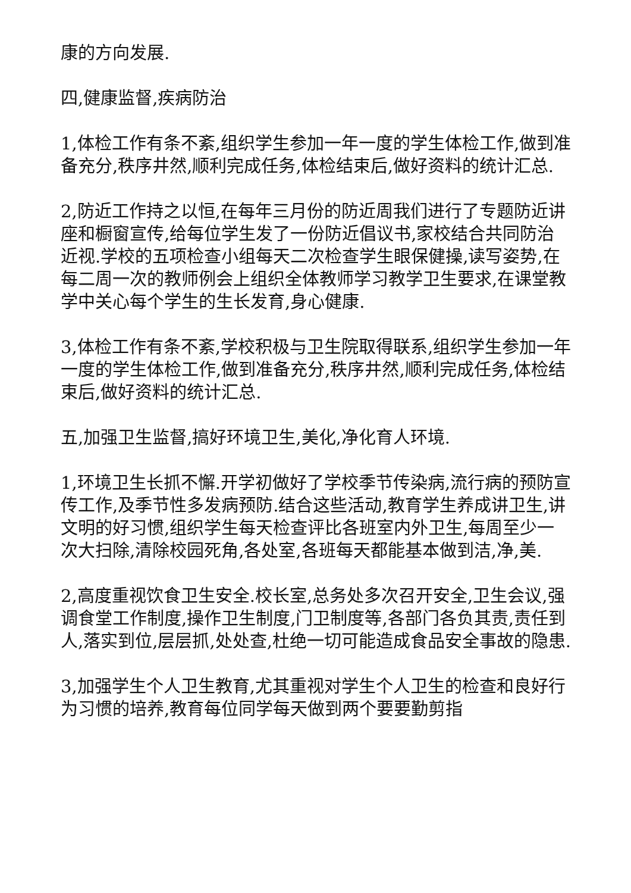康的方向发展.
四,健康监督,疾病防治
1,体检工作有条不紊,组织学生参加一年一度的学生体检工作,做到准备充分,秩序井然,顺利完成任务,体检结束后,做好资料的统计汇总.
2,防近工作持之以恒,在每年三月份的防近周我们进行了专题防近讲座和橱窗宣传,给每位学生发了一份防近倡议书,家校结合共同防治近视.学校的五项检查小组每天二次检查学生眼保健操,读写姿势,在每二周一次的教师例会上组织全体教师学习教学卫生要求,在课堂教学中关心每个学生的生长发育,身心健康.
3,体检工作有条不紊,学校积极与卫生院取得联系,组织学生参加一年一度的学生体检工作,做到准备充分,秩序井然,顺利完成任务,体检结束后,做好资料的统计汇总.
五,加强卫生监督,搞好环境卫生,美化,净化育人环境.
1,环境卫生长抓不懈.开学初做好了学校季节传染病,流行病的预防宣传工作,及季节性多发病预防.结合这些活动,教育学生养成讲卫生,讲文明的好习惯,组织学生每天检查评比各班室内外卫生,每周至少一次大扫除,清除校园死角,各处室,各班每天都能基本做到洁,净,美.
2,高度重视饮食卫生安全.校长室,总务处多次召开安全,卫生会议,强调食堂工作制度,操作卫生制度,门卫制度等,各部门各负其责,责任到人,落实到位,层层抓,处处查,杜绝一切可能造成食品安全事故的隐患.
3,加强学生个人卫生教育,尤其重视对学生个人卫生的检查和良好行为习惯的培养,教育每位同学每天做到两个要要勤剪指